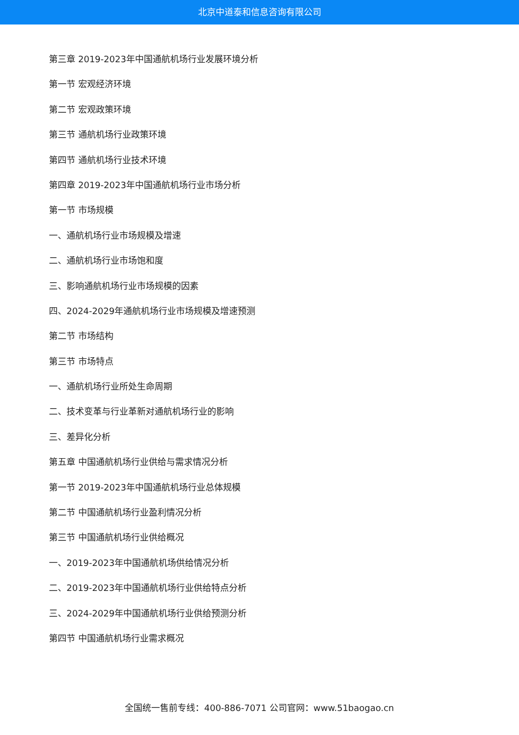北京中道泰和信息咨询有限公司
第三章 2019-2023年中国通航机场行业发展环境分析
第一节 宏观经济环境
第二节 宏观政策环境
第三节 通航机场行业政策环境
第四节 通航机场行业技术环境
第四章 2019-2023年中国通航机场行业市场分析
第一节 市场规模
一、通航机场行业市场规模及增速
二、通航机场行业市场饱和度
三、影响通航机场行业市场规模的因素
四、2024-2029年通航机场行业市场规模及增速预测
第二节 市场结构
第三节 市场特点
一、通航机场行业所处生命周期
二、技术变革与行业革新对通航机场行业的影响
三、差异化分析
第五章 中国通航机场行业供给与需求情况分析
第一节 2019-2023年中国通航机场行业总体规模
第二节 中国通航机场行业盈利情况分析
第三节 中国通航机场行业供给概况
一、2019-2023年中国通航机场供给情况分析
二、2019-2023年中国通航机场行业供给特点分析
三、2024-2029年中国通航机场行业供给预测分析
第四节 中国通航机场行业需求概况
全国统一售前专线：400-886-7071 公司官网：www.51baogao.cn